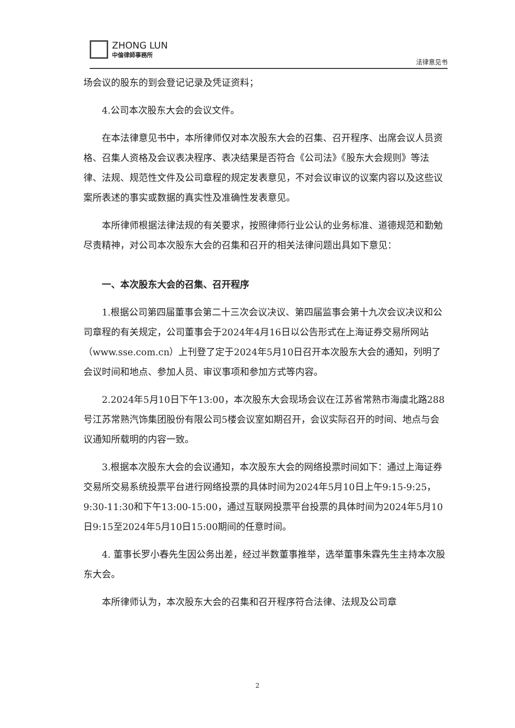ZHONG LUN
中倫律師事務所
法律意见书
场会议的股东的到会登记记录及凭证资料；
4.公司本次股东大会的会议文件。
在本法律意见书中，本所律师仅对本次股东大会的召集、召开程序、出席会议人员资格、召集人资格及会议表决程序、表决结果是否符合《公司法》《股东大会规则》等法律、法规、规范性文件及公司章程的规定发表意见，不对会议审议的议案内容以及这些议案所表述的事实或数据的真实性及准确性发表意见。
本所律师根据法律法规的有关要求，按照律师行业公认的业务标准、道德规范和勤勉尽责精神，对公司本次股东大会的召集和召开的相关法律问题出具如下意见：
一、本次股东大会的召集、召开程序
1.根据公司第四届董事会第二十三次会议决议、第四届监事会第十九次会议决议和公司章程的有关规定，公司董事会于2024年4月16日以公告形式在上海证券交易所网站（www.sse.com.cn）上刊登了定于2024年5月10日召开本次股东大会的通知，列明了会议时间和地点、参加人员、审议事项和参加方式等内容。
2.2024年5月10日下午13:00，本次股东大会现场会议在江苏省常熟市海虞北路288号江苏常熟汽饰集团股份有限公司5楼会议室如期召开，会议实际召开的时间、地点与会议通知所载明的内容一致。
3.根据本次股东大会的会议通知，本次股东大会的网络投票时间如下：通过上海证券交易所交易系统投票平台进行网络投票的具体时间为2024年5月10日上午9:15-9:25，9:30-11:30和下午13:00-15:00，通过互联网投票平台投票的具体时间为2024年5月10日9:15至2024年5月10日15:00期间的任意时间。
4. 董事长罗小春先生因公务出差，经过半数董事推举，选举董事朱霖先生主持本次股东大会。
本所律师认为，本次股东大会的召集和召开程序符合法律、法规及公司章
2